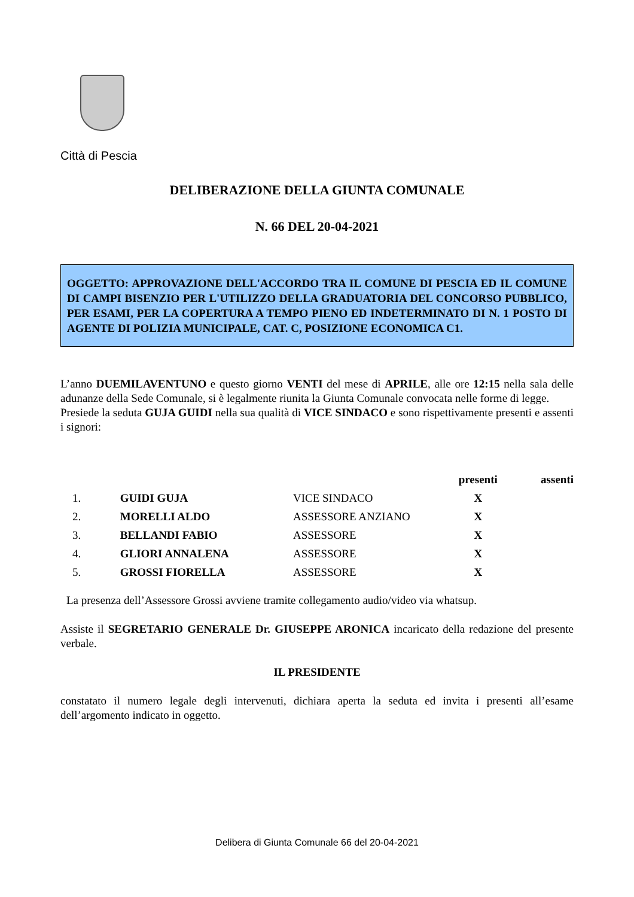Città di Pescia
DELIBERAZIONE DELLA GIUNTA COMUNALE
N. 66 DEL 20-04-2021
OGGETTO: APPROVAZIONE DELL'ACCORDO TRA IL COMUNE DI PESCIA ED IL COMUNE DI CAMPI BISENZIO PER L'UTILIZZO DELLA GRADUATORIA DEL CONCORSO PUBBLICO, PER ESAMI, PER LA COPERTURA A TEMPO PIENO ED INDETERMINATO DI N. 1 POSTO DI AGENTE DI POLIZIA MUNICIPALE, CAT. C, POSIZIONE ECONOMICA C1.
L’anno DUEMILAVENTUNO e questo giorno VENTI del mese di APRILE, alle ore 12:15 nella sala delle adunanze della Sede Comunale, si è legalmente riunita la Giunta Comunale convocata nelle forme di legge.
Presiede la seduta GUJA GUIDI nella sua qualità di VICE SINDACO e sono rispettivamente presenti e assenti i signori:
| | | | presenti | assenti |
| --- | --- | --- | --- | --- |
| 1. | GUIDI GUJA | VICE SINDACO | X | |
| 2. | MORELLI ALDO | ASSESSORE ANZIANO | X | |
| 3. | BELLANDI FABIO | ASSESSORE | X | |
| 4. | GLIORI ANNALENA | ASSESSORE | X | |
| 5. | GROSSI FIORELLA | ASSESSORE | X | |
La presenza dell’Assessore Grossi avviene tramite collegamento audio/video via whatsup.
Assiste il SEGRETARIO GENERALE Dr. GIUSEPPE ARONICA incaricato della redazione del presente verbale.
IL PRESIDENTE
constatato il numero legale degli intervenuti, dichiara aperta la seduta ed invita i presenti all’esame dell’argomento indicato in oggetto.
Delibera di Giunta Comunale 66 del 20-04-2021